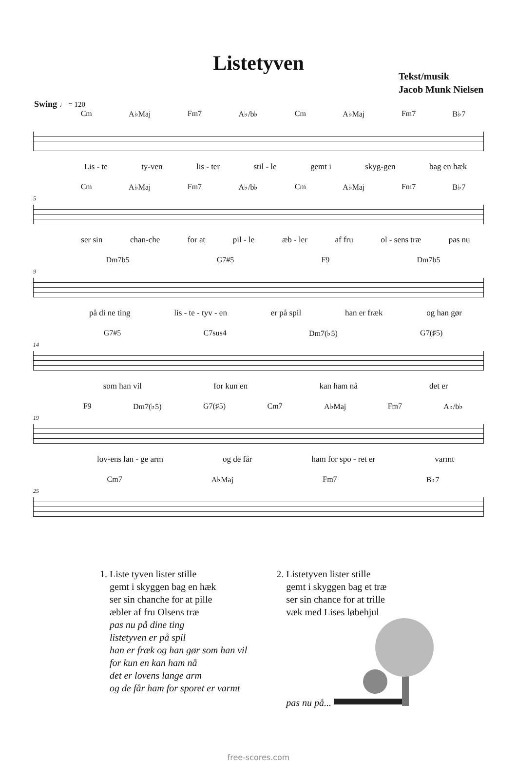Listetyven
Tekst/musik
Jacob Munk Nielsen
Swing ♩ = 120
Cm A♭Maj Fm7 A♭/b♭ Cm A♭Maj Fm7 B♭7
Lis - te ty-ven lis - ter stil - le gemt i skyg-gen bag en hæk
5
Cm A♭Maj Fm7 A♭/b♭ Cm A♭Maj Fm7 B♭7
ser sin chan-che for at pil - le æb - ler af fru ol - sens træ pas nu
9
Dm7b5 G7#5 F9 Dm7b5
på di ne ting lis - te - tyv - en er på spil han er fræk og han gør
14
G7#5 C7sus4 Dm7(♭5) G7(♯5)
som han vil for kun en kan ham nå det er
19
F9 Dm7(♭5) G7(♯5) Cm7 A♭Maj Fm7 A♭/b♭
lov-ens lan - ge arm og de får ham for spo - ret er varmt
25
Cm7 A♭Maj Fm7 B♭7
1. Liste tyven lister stille
gemt i skyggen bag en hæk
ser sin chanche for at pille
æbler af fru Olsens træ
pas nu på dine ting
listetyven er på spil
han er fræk og han gør som han vil
for kun en kan ham nå
det er lovens lange arm
og de får ham for sporet er varmt
2. Listetyven lister stille
gemt i skyggen bag et træ
ser sin chance for at trille
væk med Lises løbehjul
pas nu på...
free-scores.com